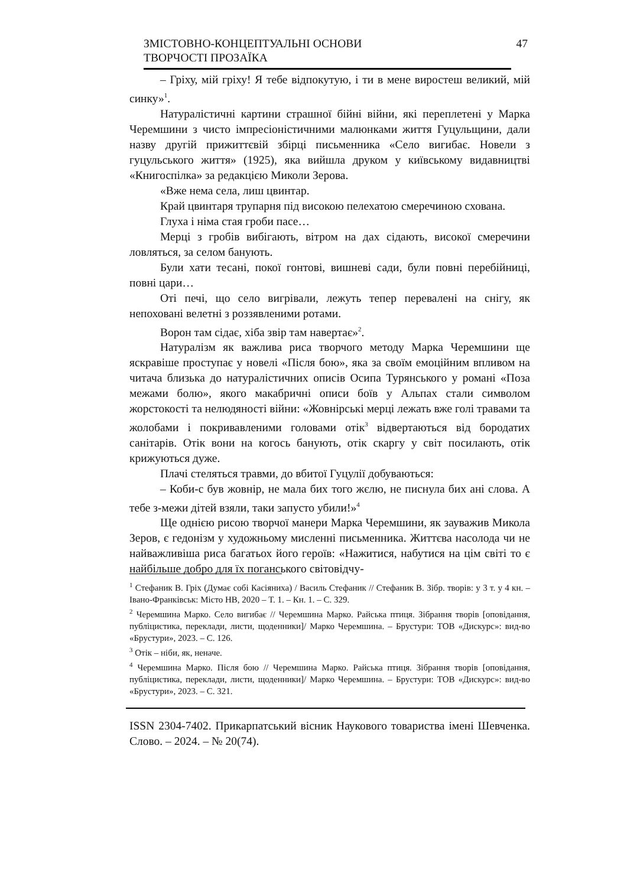ЗМІСТОВНО-КОНЦЕПТУАЛЬНІ ОСНОВИ
ТВОРЧОСТІ ПРОЗАЇКА
47
– Гріху, мій гріху! Я тебе відпокутую, і ти в мене виростеш великий, мій синку»<sup>1</sup>.
Натуралістичні картини страшної бійні війни, які переплетені у Марка Черемшини з чисто імпресіоністичними малюнками життя Гуцульщини, дали назву другій прижиттєвій збірці письменника «Село вигибає. Новели з гуцульського життя» (1925), яка вийшла друком у київському видавництві «Книгоспілка» за редакцією Миколи Зерова.
«Вже нема села, лиш цвинтар.
Край цвинтаря трупарня під високою пелехатою смеречиною схована.
Глуха і німа стая гроби пасе…
Мерці з гробів вибігають, вітром на дах сідають, високої смеречини ловляться, за селом банують.
Були хати тесані, покої гонтові, вишневі сади, були повні перебійниці, повні цари…
Оті печі, що село вигрівали, лежуть тепер перевалені на снігу, як непоховані велетні з роззявленими ротами.
Ворон там сідає, хіба звір там навертає»<sup>2</sup>.
Натуралізм як важлива риса творчого методу Марка Черемшини ще яскравіше проступає у новелі «Після бою», яка за своїм емоційним впливом на читача близька до натуралістичних описів Осипа Турянського у романі «Поза межами болю», якого макабричні описи боїв у Альпах стали символом жорстокості та нелюдяності війни: «Жовнірські мерці лежать вже голі травами та жолобами і покривавленими головами отік<sup>3</sup> відвертаються від бородатих санітарів. Отік вони на когось банують, отік скаргу у світ посилають, отік крижуються дуже.
Плачі стеляться травми, до вбитої Гуцулії добуваються:
– Коби-с був жовнір, не мала бих того жєлю, не писнула бих ані слова. А тебе з-межи дітей взяли, таки запусто убили!»<sup>4</sup>
Ще однією рисою творчої манери Марка Черемшини, як зауважив Микола Зеров, є гедонізм у художньому мисленні письменника. Життєва насолода чи не найважливіша риса багатьох його героїв: «Нажитися, набутися на цім світі то є найбільше добро для їх поганського світовідчу-
<sup>1</sup> Стефаник В. Гріх (Думає собі Касіяниха) / Василь Стефаник // Стефаник В. Зібр. творів: у 3 т. у 4 кн. – Івано-Франківськ: Місто НВ, 2020 – Т. 1. – Кн. 1. – С. 329.
<sup>2</sup> Черемшина Марко. Село вигибає // Черемшина Марко. Райська птиця. Зібрання творів [оповідання, публіцистика, переклади, листи, щоденники]/ Марко Черемшина. – Брустури: ТОВ «Дискурс»: вид-во «Брустури», 2023. – С. 126.
<sup>3</sup> Отік – ніби, як, неначе.
<sup>4</sup> Черемшина Марко. Після бою // Черемшина Марко. Райська птиця. Зібрання творів [оповідання, публіцистика, переклади, листи, щоденники]/ Марко Черемшина. – Брустури: ТОВ «Дискурс»: вид-во «Брустури», 2023. – С. 321.
ISSN 2304-7402. Прикарпатський вісник Наукового товариства імені Шевченка. Слово. – 2024. – № 20(74).